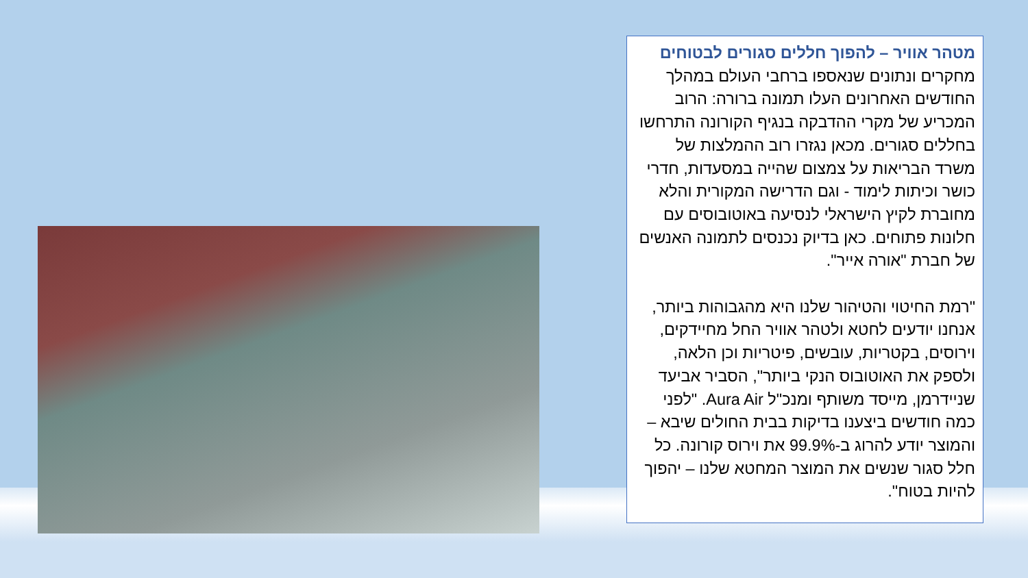מטהר אוויר – להפוך חללים סגורים לבטוחים
מחקרים ונתונים שנאספו ברחבי העולם במהלך החודשים האחרונים העלו תמונה ברורה: הרוב המכריע של מקרי ההדבקה בנגיף הקורונה התרחשו בחללים סגורים. מכאן נגזרו רוב ההמלצות של משרד הבריאות על צמצום שהייה במסעדות, חדרי כושר וכיתות לימוד - וגם הדרישה המקורית והלא מחוברת לקיץ הישראלי לנסיעה באוטובוסים עם חלונות פתוחים. כאן בדיוק נכנסים לתמונה האנשים של חברת "אורה אייר".
"רמת החיטוי והטיהור שלנו היא מהגבוהות ביותר, אנחנו יודעים לחטא ולטהר אוויר החל מחיידקים, וירוסים, בקטריות, עובשים, פיטריות וכן הלאה, ולספק את האוטובוס הנקי ביותר", הסביר אביעד שניידרמן, מייסד משותף ומנכ"ל Aura Air. "לפני כמה חודשים ביצענו בדיקות בבית החולים שיבא – והמוצר יודע להרוג ב-99.9% את וירוס קורונה. כל חלל סגור שנשים את המוצר המחטא שלנו – יהפוך להיות בטוח".